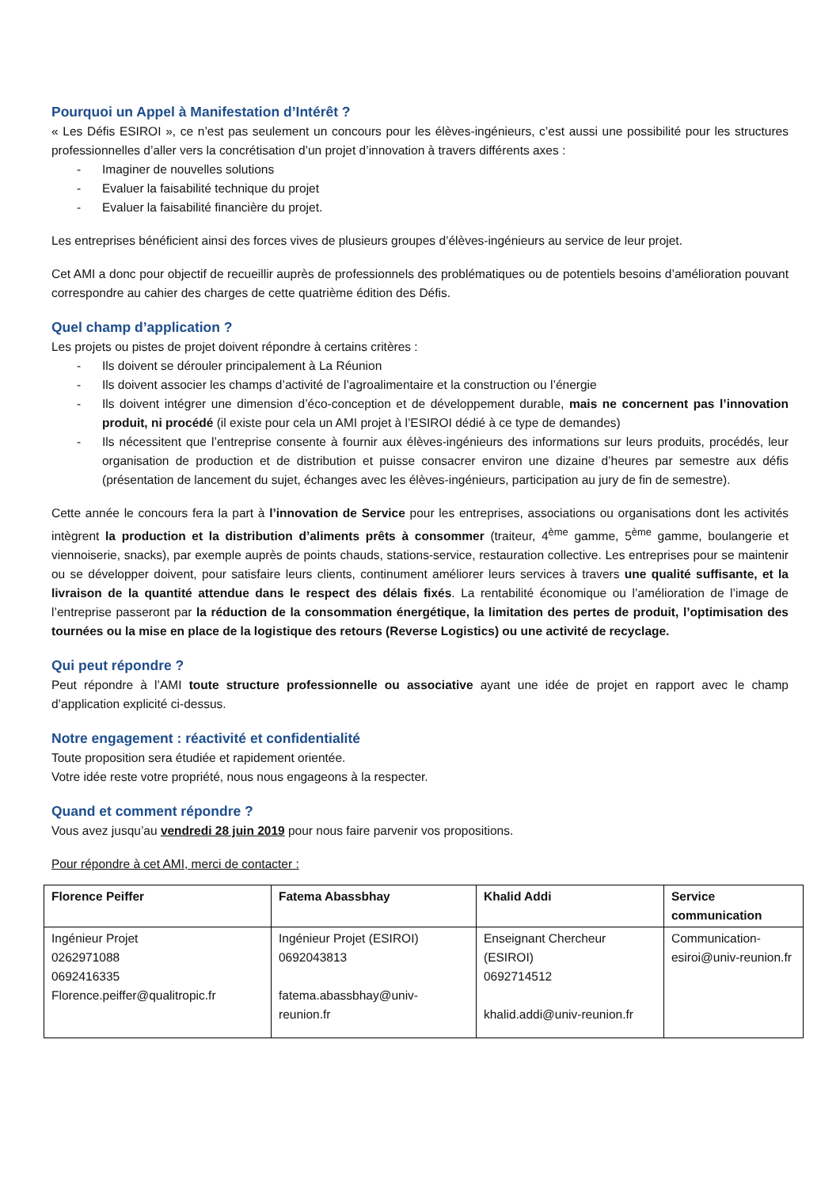Pourquoi un Appel à Manifestation d’Intérêt ?
« Les Défis ESIROI », ce n’est pas seulement un concours pour les élèves-ingénieurs, c’est aussi une possibilité pour les structures professionnelles d’aller vers la concrétisation d’un projet d’innovation à travers différents axes :
- Imaginer de nouvelles solutions
- Evaluer la faisabilité technique du projet
- Evaluer la faisabilité financière du projet.
Les entreprises bénéficient ainsi des forces vives de plusieurs groupes d’élèves-ingénieurs au service de leur projet.
Cet AMI a donc pour objectif de recueillir auprès de professionnels des problématiques ou de potentiels besoins d’amélioration pouvant correspondre au cahier des charges de cette quatrième édition des Défis.
Quel champ d’application ?
Les projets ou pistes de projet doivent répondre à certains critères :
- Ils doivent se dérouler principalement à La Réunion
- Ils doivent associer les champs d’activité de l’agroalimentaire et la construction ou l’énergie
- Ils doivent intégrer une dimension d’éco-conception et de développement durable, mais ne concernent pas l’innovation produit, ni procédé (il existe pour cela un AMI projet à l’ESIROI dédié à ce type de demandes)
- Ils nécessitent que l’entreprise consente à fournir aux élèves-ingénieurs des informations sur leurs produits, procédés, leur organisation de production et de distribution et puisse consacrer environ une dizaine d’heures par semestre aux défis (présentation de lancement du sujet, échanges avec les élèves-ingénieurs, participation au jury de fin de semestre).
Cette année le concours fera la part à l’innovation de Service pour les entreprises, associations ou organisations dont les activités intègrent la production et la distribution d’aliments prêts à consommer (traiteur, 4<sup>ème</sup> gamme, 5<sup>ème</sup> gamme, boulangerie et viennoiserie, snacks), par exemple auprès de points chauds, stations-service, restauration collective. Les entreprises pour se maintenir ou se développer doivent, pour satisfaire leurs clients, continument améliorer leurs services à travers une qualité suffisante, et la livraison de la quantité attendue dans le respect des délais fixés. La rentabilité économique ou l’amélioration de l’image de l’entreprise passeront par la réduction de la consommation énergétique, la limitation des pertes de produit, l’optimisation des tournées ou la mise en place de la logistique des retours (Reverse Logistics) ou une activité de recyclage.
Qui peut répondre ?
Peut répondre à l’AMI toute structure professionnelle ou associative ayant une idée de projet en rapport avec le champ d’application explicité ci-dessus.
Notre engagement : réactivité et confidentialité
Toute proposition sera étudiée et rapidement orientée.
Votre idée reste votre propriété, nous nous engageons à la respecter.
Quand et comment répondre ?
Vous avez jusqu’au vendredi 28 juin 2019 pour nous faire parvenir vos propositions.
Pour répondre à cet AMI, merci de contacter :
| Florence Peiffer | Fatema Abassbhay | Khalid Addi | Service communication |
| Ingénieur Projet 0262971088 0692416335 Florence.peiffer@qualitropic.fr | Ingénieur Projet (ESIROI) 0692043813 fatema.abassbhay@univ-reunion.fr | Enseignant Chercheur (ESIROI) 0692714512 khalid.addi@univ-reunion.fr | Communication-esiroi@univ-reunion.fr |